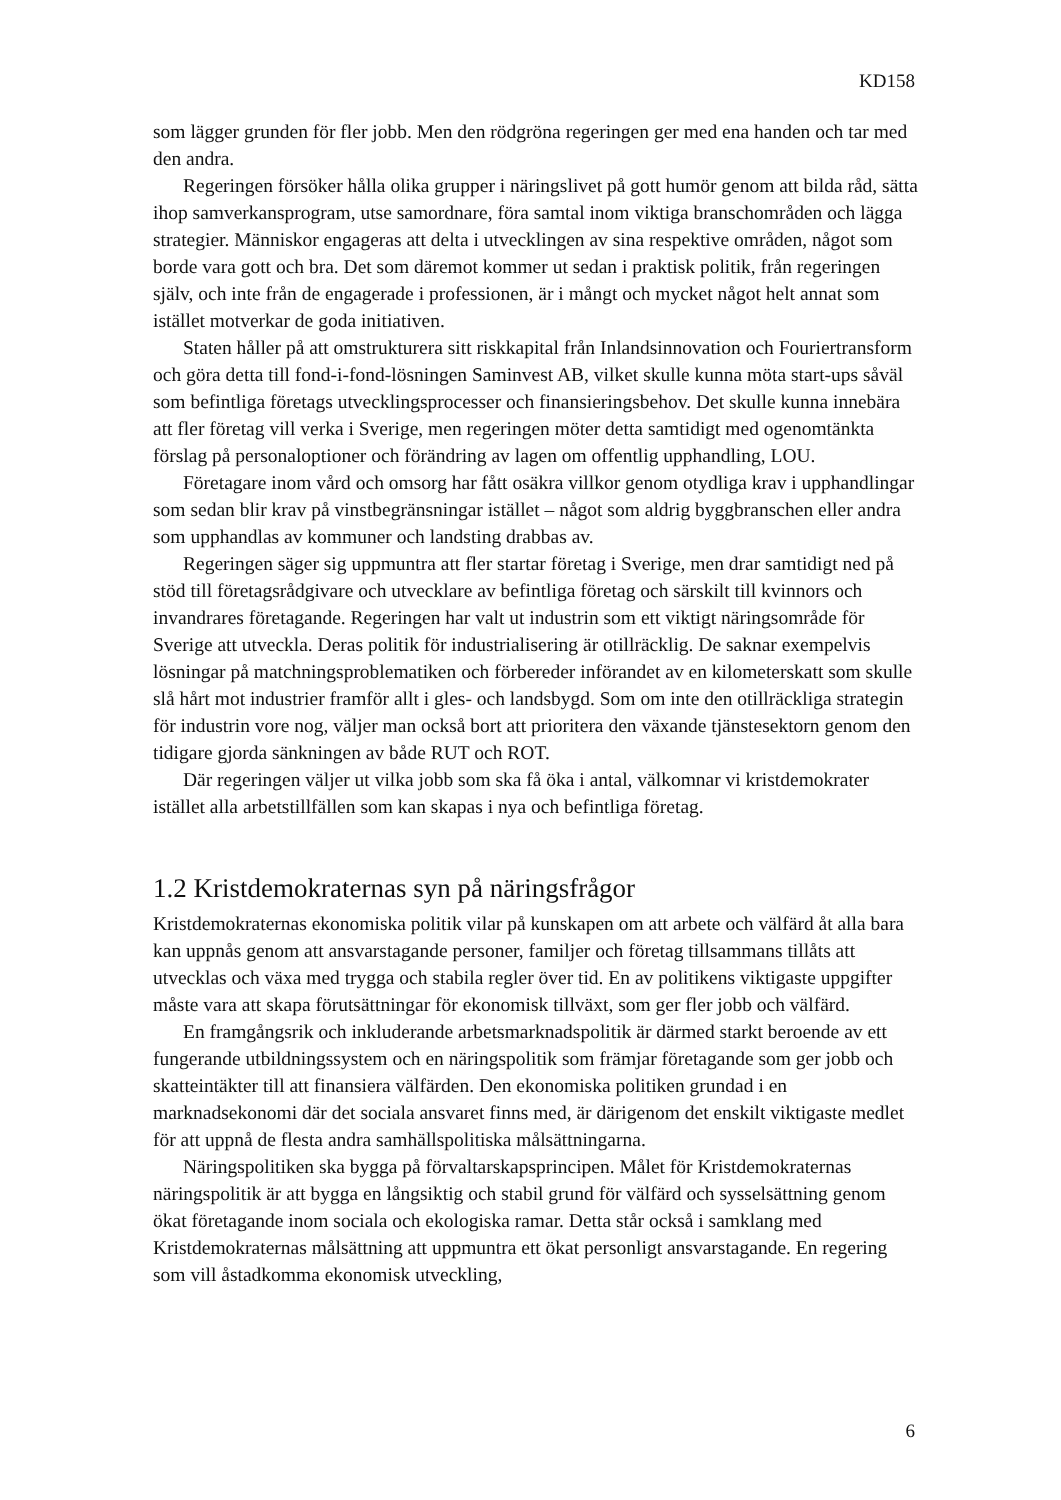KD158
som lägger grunden för fler jobb. Men den rödgröna regeringen ger med ena handen och tar med den andra.
Regeringen försöker hålla olika grupper i näringslivet på gott humör genom att bilda råd, sätta ihop samverkansprogram, utse samordnare, föra samtal inom viktiga branschområden och lägga strategier. Människor engageras att delta i utvecklingen av sina respektive områden, något som borde vara gott och bra. Det som däremot kommer ut sedan i praktisk politik, från regeringen själv, och inte från de engagerade i professionen, är i mångt och mycket något helt annat som istället motverkar de goda initiativen.
Staten håller på att omstrukturera sitt riskkapital från Inlandsinnovation och Fouriertransform och göra detta till fond-i-fond-lösningen Saminvest AB, vilket skulle kunna möta start-ups såväl som befintliga företags utvecklingsprocesser och finansieringsbehov. Det skulle kunna innebära att fler företag vill verka i Sverige, men regeringen möter detta samtidigt med ogenomtänkta förslag på personaloptioner och förändring av lagen om offentlig upphandling, LOU.
Företagare inom vård och omsorg har fått osäkra villkor genom otydliga krav i upphandlingar som sedan blir krav på vinstbegränsningar istället – något som aldrig byggbranschen eller andra som upphandlas av kommuner och landsting drabbas av.
Regeringen säger sig uppmuntra att fler startar företag i Sverige, men drar samtidigt ned på stöd till företagsrådgivare och utvecklare av befintliga företag och särskilt till kvinnors och invandrares företagande. Regeringen har valt ut industrin som ett viktigt näringsområde för Sverige att utveckla. Deras politik för industrialisering är otillräcklig. De saknar exempelvis lösningar på matchningsproblematiken och förbereder införandet av en kilometerskatt som skulle slå hårt mot industrier framför allt i gles- och landsbygd. Som om inte den otillräckliga strategin för industrin vore nog, väljer man också bort att prioritera den växande tjänstesektorn genom den tidigare gjorda sänkningen av både RUT och ROT.
Där regeringen väljer ut vilka jobb som ska få öka i antal, välkomnar vi kristdemokrater istället alla arbetstillfällen som kan skapas i nya och befintliga företag.
1.2 Kristdemokraternas syn på näringsfrågor
Kristdemokraternas ekonomiska politik vilar på kunskapen om att arbete och välfärd åt alla bara kan uppnås genom att ansvarstagande personer, familjer och företag tillsammans tillåts att utvecklas och växa med trygga och stabila regler över tid. En av politikens viktigaste uppgifter måste vara att skapa förutsättningar för ekonomisk tillväxt, som ger fler jobb och välfärd.
En framgångsrik och inkluderande arbetsmarknadspolitik är därmed starkt beroende av ett fungerande utbildningssystem och en näringspolitik som främjar företagande som ger jobb och skatteintäkter till att finansiera välfärden. Den ekonomiska politiken grundad i en marknadsekonomi där det sociala ansvaret finns med, är därigenom det enskilt viktigaste medlet för att uppnå de flesta andra samhällspolitiska målsättningarna.
Näringspolitiken ska bygga på förvaltarskapsprincipen. Målet för Kristdemokraternas näringspolitik är att bygga en långsiktig och stabil grund för välfärd och sysselsättning genom ökat företagande inom sociala och ekologiska ramar. Detta står också i samklang med Kristdemokraternas målsättning att uppmuntra ett ökat personligt ansvarstagande. En regering som vill åstadkomma ekonomisk utveckling,
6